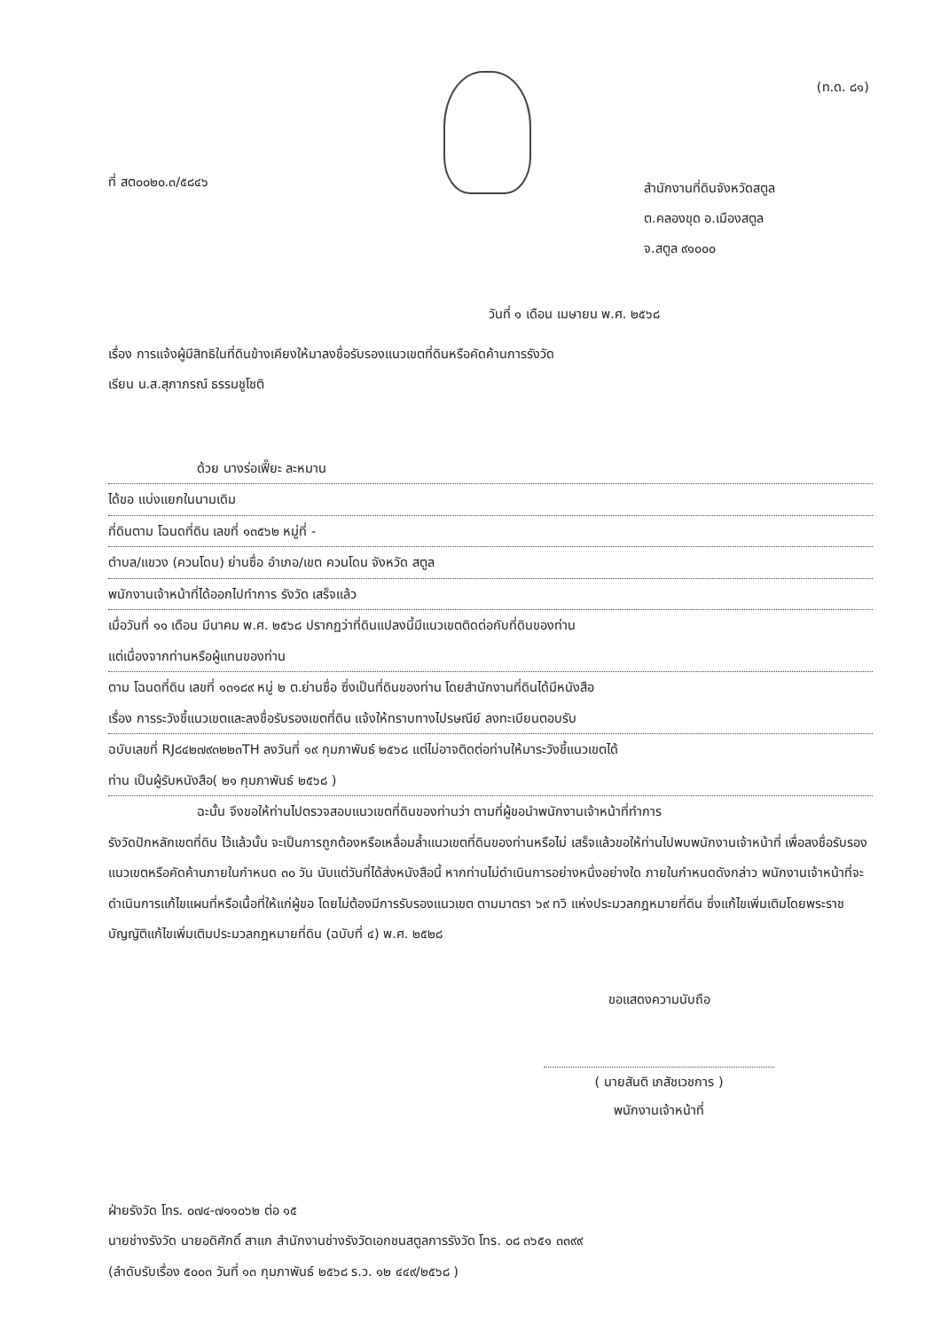(ท.ด. ๘๑)
ที่ สต๐๐๒๐.๓/๕๘๔๖
สำนักงานที่ดินจังหวัดสตูล
ต.คลองขุด อ.เมืองสตูล
จ.สตูล ๙๑๐๐๐
วันที่ ๑ เดือน เมษายน พ.ศ. ๒๕๖๘
เรื่อง การแจ้งผู้มีสิทธิในที่ดินข้างเคียงให้มาลงชื่อรับรองแนวเขตที่ดินหรือคัดค้านการรังวัด
เรียน น.ส.สุภาภรณ์ ธรรมชูโชติ
ด้วย นางร่อเฟี๊ยะ ละหมาน
ได้ขอ แบ่งแยกในนามเดิม
ที่ดินตาม โฉนดที่ดิน เลขที่ ๑๓๕๖๒ หมู่ที่ -
ตำบล/แขวง (ควนโดน) ย่านซื่อ อำเภอ/เขต ควนโดน จังหวัด สตูล
พนักงานเจ้าหน้าที่ได้ออกไปทำการ รังวัด เสร็จแล้ว
เมื่อวันที่ ๑๑ เดือน มีนาคม พ.ศ. ๒๕๖๘ ปรากฏว่าที่ดินแปลงนี้มีแนวเขตติดต่อกับที่ดินของท่าน
แต่เนื่องจากท่านหรือผู้แทนของท่าน
ตาม โฉนดที่ดิน เลขที่ ๑๓๑๘๙ หมู่ ๒ ต.ย่านซื่อ ซึ่งเป็นที่ดินของท่าน โดยสำนักงานที่ดินได้มีหนังสือ
เรื่อง การระวังชี้แนวเขตและลงชื่อรับรองเขตที่ดิน แจ้งให้ทราบทางไปรษณีย์ ลงทะเบียนตอบรับ
ฉบับเลขที่ RJ๘๔๒๗๙๓๒๒๓TH ลงวันที่ ๑๙ กุมภาพันธ์ ๒๕๖๘ แต่ไม่อาจติดต่อท่านให้มาระวังชี้แนวเขตได้
ท่าน เป็นผู้รับหนังสือ( ๒๑ กุมภาพันธ์ ๒๕๖๘ )
ฉะนั้น จึงขอให้ท่านไปตรวจสอบแนวเขตที่ดินของท่านว่า ตามที่ผู้ขอนำพนักงานเจ้าหน้าที่ทำการ
รังวัดปักหลักเขตที่ดิน ไว้แล้วนั้น จะเป็นการถูกต้องหรือเหลื่อมล้ำแนวเขตที่ดินของท่านหรือไม่ เสร็จแล้วขอให้ท่านไปพบพนักงานเจ้าหน้าที่ เพื่อลงชื่อรับรองแนวเขตหรือคัดค้านภายในกำหนด ๓๐ วัน นับแต่วันที่ได้ส่งหนังสือนี้ หากท่านไม่ดำเนินการอย่างหนึ่งอย่างใด ภายในกำหนดดังกล่าว พนักงานเจ้าหน้าที่จะดำเนินการแก้ไขแผนที่หรือเนื้อที่ให้แก่ผู้ขอ โดยไม่ต้องมีการรับรองแนวเขต ตามมาตรา ๖๙ ทวิ แห่งประมวลกฎหมายที่ดิน ซึ่งแก้ไขเพิ่มเติมโดยพระราชบัญญัติแก้ไขเพิ่มเติมประมวลกฎหมายที่ดิน (ฉบับที่ ๔) พ.ศ. ๒๕๒๘
ขอแสดงความนับถือ
( นายสันติ เภสัชเวชการ )
พนักงานเจ้าหน้าที่
ฝ่ายรังวัด โทร. ๐๗๔-๗๑๑๐๖๒ ต่อ ๑๕
นายช่างรังวัด นายอดิศักดิ์ สาแก สำนักงานช่างรังวัดเอกชนสตูลการรังวัด โทร. ๐๘ ๓๖๕๑ ๓๓๙๙
(ลำดับรับเรื่อง ๕๐๐๓ วันที่ ๑๓ กุมภาพันธ์ ๒๕๖๘ ร.ว. ๑๒ ๔๔๙/๒๕๖๘ )